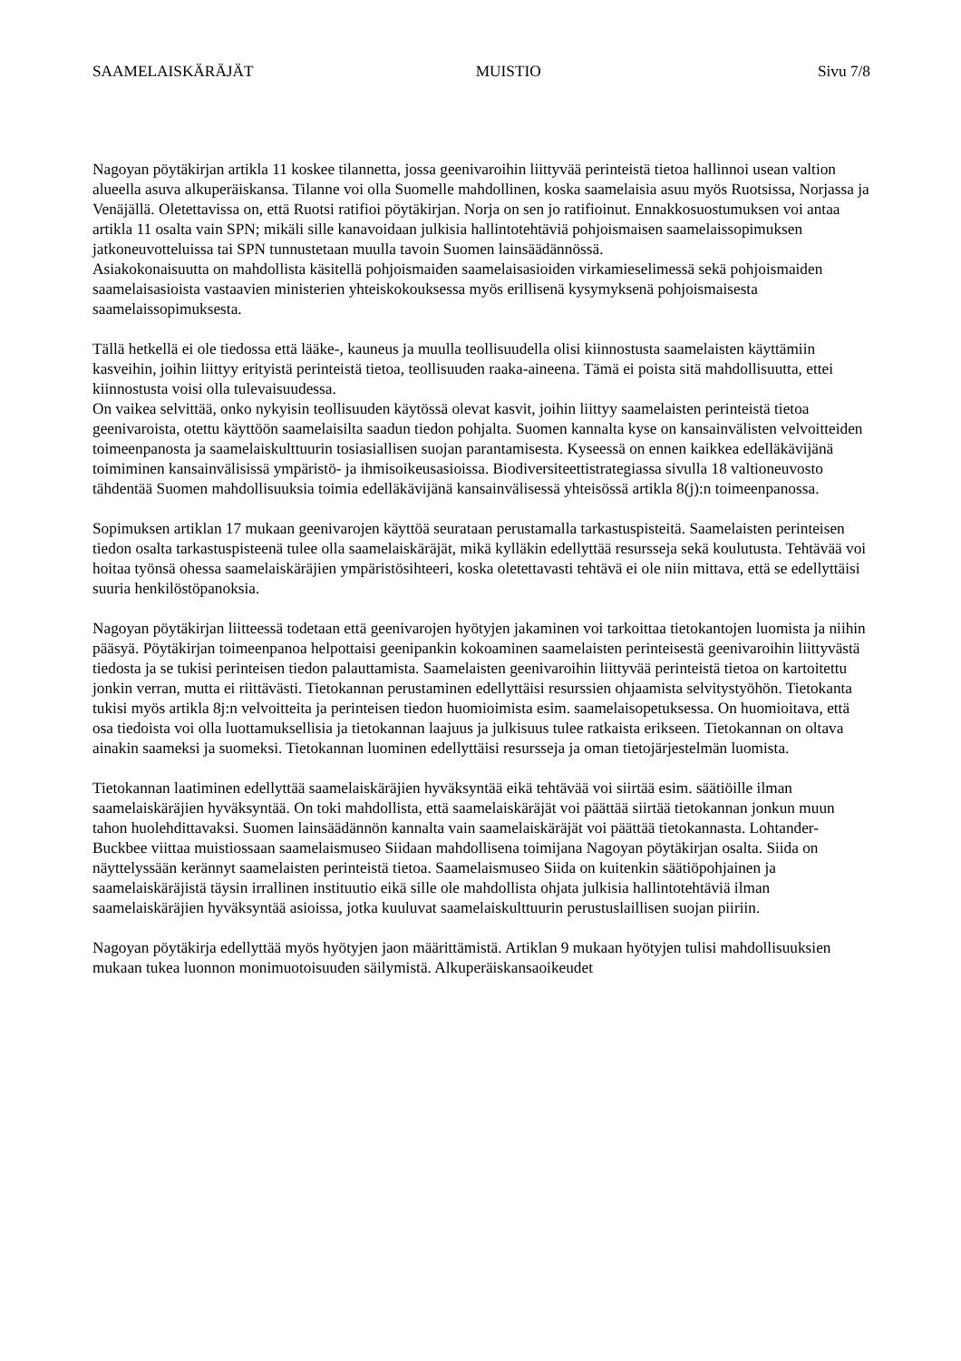SAAMELAISKÄRÄJÄT MUISTIO Sivu 7/8
Nagoyan pöytäkirjan artikla 11 koskee tilannetta, jossa geenivaroihin liittyvää perinteistä tietoa hallinnoi usean valtion alueella asuva alkuperäiskansa. Tilanne voi olla Suomelle mahdollinen, koska saamelaisia asuu myös Ruotsissa, Norjassa ja Venäjällä. Oletettavissa on, että Ruotsi ratifioi pöytäkirjan. Norja on sen jo ratifioinut. Ennakkosuostumuksen voi antaa artikla 11 osalta vain SPN; mikäli sille kanavoidaan julkisia hallintotehtäviä pohjoismaisen saamelaissopimuksen jatkoneuvotteluissa tai SPN tunnustetaan muulla tavoin Suomen lainsäädännössä.
Asiakokonaisuutta on mahdollista käsitellä pohjoismaiden saamelaisasioiden virkamieselimessä sekä pohjoismaiden saamelaisasioista vastaavien ministerien yhteiskokouksessa myös erillisenä kysymyksenä pohjoismaisesta saamelaissopimuksesta.
Tällä hetkellä ei ole tiedossa että lääke-, kauneus ja muulla teollisuudella olisi kiinnostusta saamelaisten käyttämiin kasveihin, joihin liittyy erityistä perinteistä tietoa, teollisuuden raaka-aineena. Tämä ei poista sitä mahdollisuutta, ettei kiinnostusta voisi olla tulevaisuudessa.
On vaikea selvittää, onko nykyisin teollisuuden käytössä olevat kasvit, joihin liittyy saamelaisten perinteistä tietoa geenivaroista, otettu käyttöön saamelaisilta saadun tiedon pohjalta. Suomen kannalta kyse on kansainvälisten velvoitteiden toimeenpanosta ja saamelaiskulttuurin tosiasiallisen suojan parantamisesta. Kyseessä on ennen kaikkea edelläkävijänä toimiminen kansainvälisissä ympäristö- ja ihmisoikeusasioissa. Biodiversiteettistrategiassa sivulla 18 valtioneuvosto tähdentää Suomen mahdollisuuksia toimia edelläkävijänä kansainvälisessä yhteisössä artikla 8(j):n toimeenpanossa.
Sopimuksen artiklan 17 mukaan geenivarojen käyttöä seurataan perustamalla tarkastuspisteitä. Saamelaisten perinteisen tiedon osalta tarkastuspisteenä tulee olla saamelaiskäräjät, mikä kylläkin edellyttää resursseja sekä koulutusta. Tehtävää voi hoitaa työnsä ohessa saamelaiskäräjien ympäristösihteeri, koska oletettavasti tehtävä ei ole niin mittava, että se edellyttäisi suuria henkilöstöpanoksia.
Nagoyan pöytäkirjan liitteessä todetaan että geenivarojen hyötyjen jakaminen voi tarkoittaa tietokantojen luomista ja niihin pääsyä. Pöytäkirjan toimeenpanoa helpottaisi geenipankin kokoaminen saamelaisten perinteisestä geenivaroihin liittyvästä tiedosta ja se tukisi perinteisen tiedon palauttamista. Saamelaisten geenivaroihin liittyvää perinteistä tietoa on kartoitettu jonkin verran, mutta ei riittävästi. Tietokannan perustaminen edellyttäisi resurssien ohjaamista selvitystyöhön. Tietokanta tukisi myös artikla 8j:n velvoitteita ja perinteisen tiedon huomioimista esim. saamelaisopetuksessa. On huomioitava, että osa tiedoista voi olla luottamuksellisia ja tietokannan laajuus ja julkisuus tulee ratkaista erikseen. Tietokannan on oltava ainakin saameksi ja suomeksi. Tietokannan luominen edellyttäisi resursseja ja oman tietojärjestelmän luomista.
Tietokannan laatiminen edellyttää saamelaiskäräjien hyväksyntää eikä tehtävää voi siirtää esim. säätiöille ilman saamelaiskäräjien hyväksyntää. On toki mahdollista, että saamelaiskäräjät voi päättää siirtää tietokannan jonkun muun tahon huolehdittavaksi. Suomen lainsäädännön kannalta vain saamelaiskäräjät voi päättää tietokannasta. Lohtander-Buckbee viittaa muistiossaan saamelaismuseo Siidaan mahdollisena toimijana Nagoyan pöytäkirjan osalta. Siida on näyttelyssään kerännyt saamelaisten perinteistä tietoa. Saamelaismuseo Siida on kuitenkin säätiöpohjainen ja saamelaiskäräjistä täysin irrallinen instituutio eikä sille ole mahdollista ohjata julkisia hallintotehtäviä ilman saamelaiskäräjien hyväksyntää asioissa, jotka kuuluvat saamelaiskulttuurin perustuslaillisen suojan piiriin.
Nagoyan pöytäkirja edellyttää myös hyötyjen jaon määrittämistä. Artiklan 9 mukaan hyötyjen tulisi mahdollisuuksien mukaan tukea luonnon monimuotoisuuden säilymistä. Alkuperäiskansaoikeudet